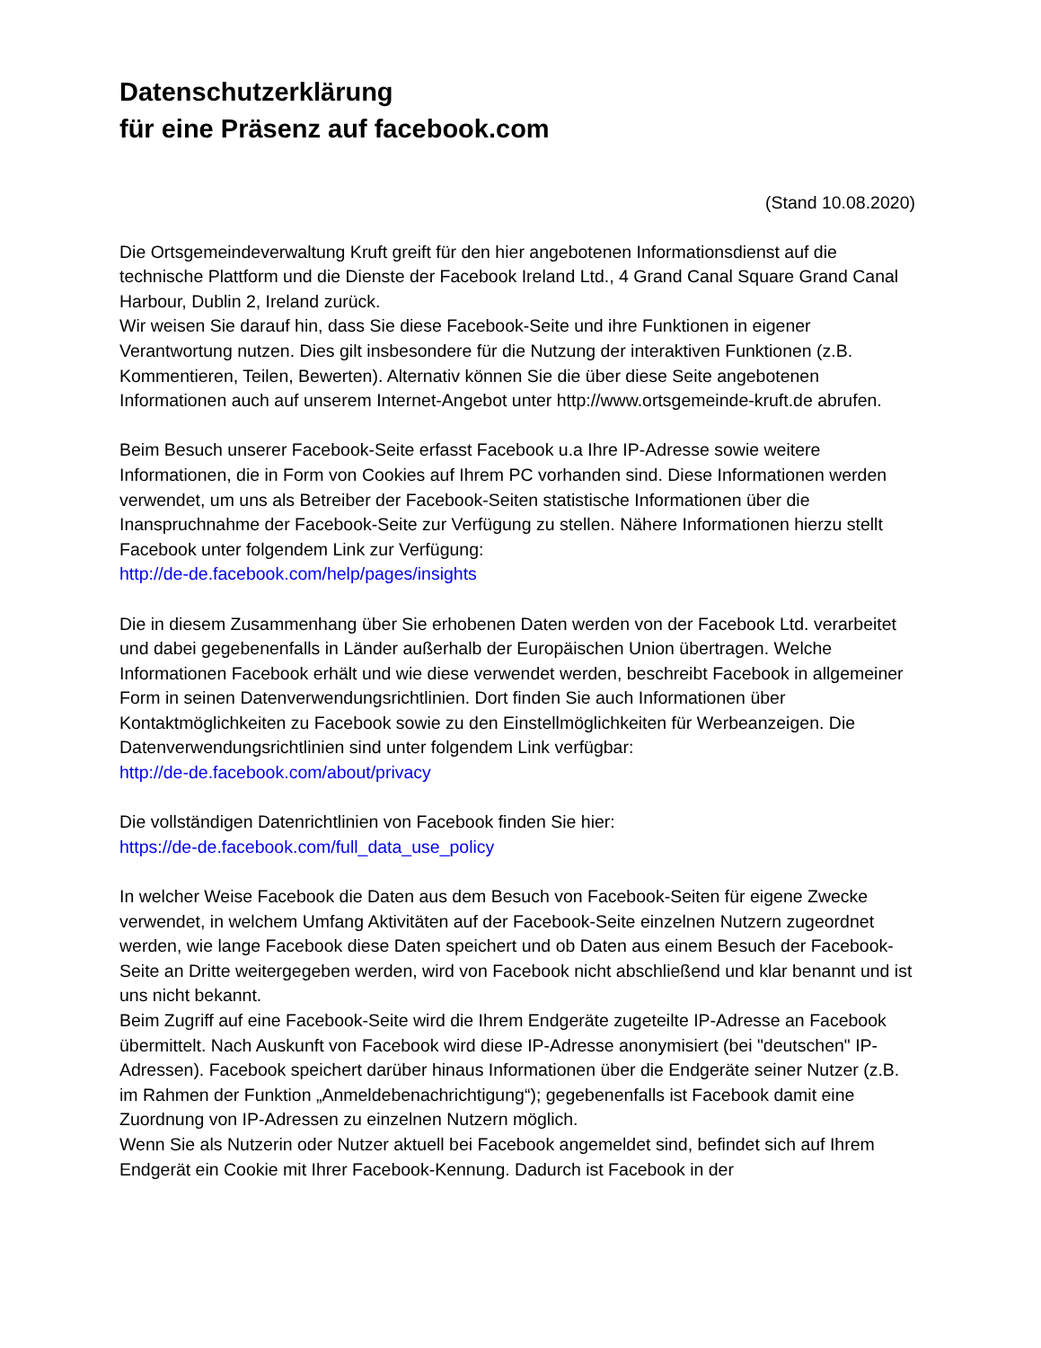Datenschutzerklärung
für eine Präsenz auf facebook.com
(Stand 10.08.2020)
Die Ortsgemeindeverwaltung Kruft greift für den hier angebotenen Informationsdienst auf die technische Plattform und die Dienste der Facebook Ireland Ltd., 4 Grand Canal Square Grand Canal Harbour, Dublin 2, Ireland zurück.
Wir weisen Sie darauf hin, dass Sie diese Facebook-Seite und ihre Funktionen in eigener Verantwortung nutzen. Dies gilt insbesondere für die Nutzung der interaktiven Funktionen (z.B. Kommentieren, Teilen, Bewerten). Alternativ können Sie die über diese Seite angebotenen Informationen auch auf unserem Internet-Angebot unter http://www.ortsgemeinde-kruft.de abrufen.
Beim Besuch unserer Facebook-Seite erfasst Facebook u.a Ihre IP-Adresse sowie weitere Informationen, die in Form von Cookies auf Ihrem PC vorhanden sind. Diese Informationen werden verwendet, um uns als Betreiber der Facebook-Seiten statistische Informationen über die Inanspruchnahme der Facebook-Seite zur Verfügung zu stellen. Nähere Informationen hierzu stellt Facebook unter folgendem Link zur Verfügung:
http://de-de.facebook.com/help/pages/insights
Die in diesem Zusammenhang über Sie erhobenen Daten werden von der Facebook Ltd. verarbeitet und dabei gegebenenfalls in Länder außerhalb der Europäischen Union übertragen. Welche Informationen Facebook erhält und wie diese verwendet werden, beschreibt Facebook in allgemeiner Form in seinen Datenverwendungsrichtlinien. Dort finden Sie auch Informationen über Kontaktmöglichkeiten zu Facebook sowie zu den Einstellmöglichkeiten für Werbeanzeigen. Die Datenverwendungsrichtlinien sind unter folgendem Link verfügbar:
http://de-de.facebook.com/about/privacy
Die vollständigen Datenrichtlinien von Facebook finden Sie hier:
https://de-de.facebook.com/full_data_use_policy
In welcher Weise Facebook die Daten aus dem Besuch von Facebook-Seiten für eigene Zwecke verwendet, in welchem Umfang Aktivitäten auf der Facebook-Seite einzelnen Nutzern zugeordnet werden, wie lange Facebook diese Daten speichert und ob Daten aus einem Besuch der Facebook-Seite an Dritte weitergegeben werden, wird von Facebook nicht abschließend und klar benannt und ist uns nicht bekannt.
Beim Zugriff auf eine Facebook-Seite wird die Ihrem Endgeräte zugeteilte IP-Adresse an Facebook übermittelt. Nach Auskunft von Facebook wird diese IP-Adresse anonymisiert (bei "deutschen" IP-Adressen). Facebook speichert darüber hinaus Informationen über die Endgeräte seiner Nutzer (z.B. im Rahmen der Funktion „Anmeldebenachrichtigung“); gegebenenfalls ist Facebook damit eine Zuordnung von IP-Adressen zu einzelnen Nutzern möglich.
Wenn Sie als Nutzerin oder Nutzer aktuell bei Facebook angemeldet sind, befindet sich auf Ihrem Endgerät ein Cookie mit Ihrer Facebook-Kennung. Dadurch ist Facebook in der